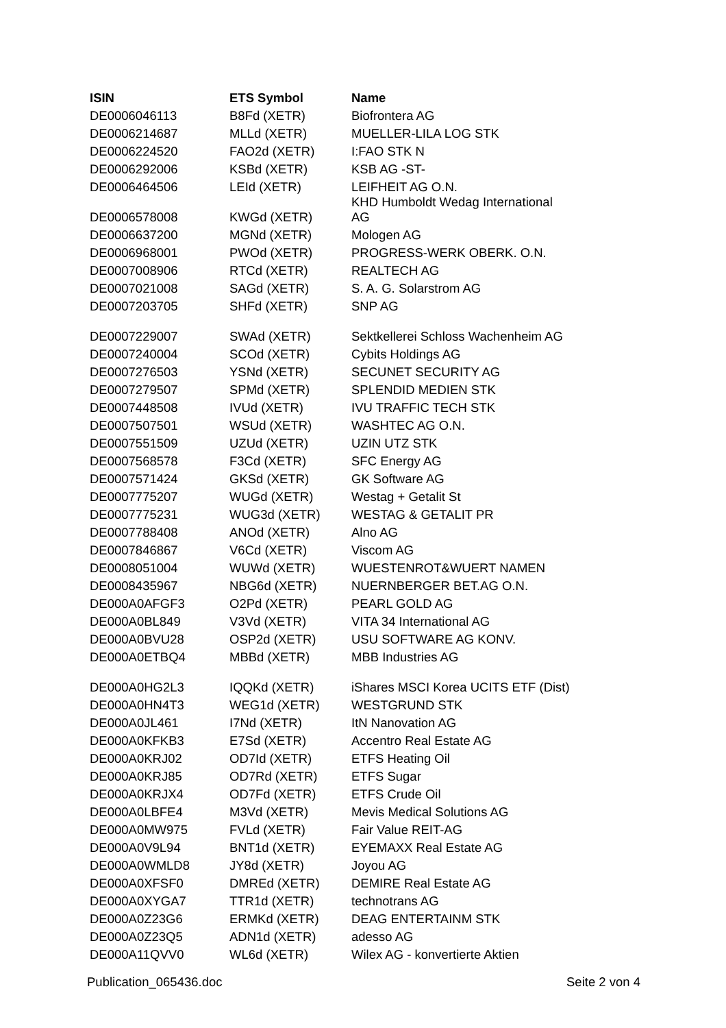| ISIN | ETS Symbol | Name |
| --- | --- | --- |
| DE0006046113 | B8Fd (XETR) | Biofrontera AG |
| DE0006214687 | MLLd (XETR) | MUELLER-LILA LOG STK |
| DE0006224520 | FAO2d (XETR) | I:FAO STK N |
| DE0006292006 | KSBd (XETR) | KSB AG -ST- |
| DE0006464506 | LEId (XETR) | LEIFHEIT AG O.N. |
| DE0006578008 | KWGd (XETR) | KHD Humboldt Wedag International AG |
| DE0006637200 | MGNd (XETR) | Mologen AG |
| DE0006968001 | PWOd (XETR) | PROGRESS-WERK OBERK. O.N. |
| DE0007008906 | RTCd (XETR) | REALTECH AG |
| DE0007021008 | SAGd (XETR) | S. A. G. Solarstrom AG |
| DE0007203705 | SHFd (XETR) | SNP AG |
| DE0007229007 | SWAd (XETR) | Sektkellerei Schloss Wachenheim AG |
| DE0007240004 | SCOd (XETR) | Cybits Holdings AG |
| DE0007276503 | YSNd (XETR) | SECUNET SECURITY AG |
| DE0007279507 | SPMd (XETR) | SPLENDID MEDIEN STK |
| DE0007448508 | IVUd (XETR) | IVU TRAFFIC TECH STK |
| DE0007507501 | WSUd (XETR) | WASHTEC AG O.N. |
| DE0007551509 | UZUd (XETR) | UZIN UTZ STK |
| DE0007568578 | F3Cd (XETR) | SFC Energy AG |
| DE0007571424 | GKSd (XETR) | GK Software AG |
| DE0007775207 | WUGd (XETR) | Westag + Getalit St |
| DE0007775231 | WUG3d (XETR) | WESTAG & GETALIT PR |
| DE0007788408 | ANOd (XETR) | Alno AG |
| DE0007846867 | V6Cd (XETR) | Viscom AG |
| DE0008051004 | WUWd (XETR) | WUESTENROT&WUERT NAMEN |
| DE0008435967 | NBG6d (XETR) | NUERNBERGER BET.AG O.N. |
| DE000A0AFGF3 | O2Pd (XETR) | PEARL GOLD AG |
| DE000A0BL849 | V3Vd (XETR) | VITA 34 International AG |
| DE000A0BVU28 | OSP2d (XETR) | USU SOFTWARE AG KONV. |
| DE000A0ETBQ4 | MBBd (XETR) | MBB Industries AG |
| DE000A0HG2L3 | IQQKd (XETR) | iShares MSCI Korea UCITS ETF (Dist) |
| DE000A0HN4T3 | WEG1d (XETR) | WESTGRUND STK |
| DE000A0JL461 | I7Nd (XETR) | ItN Nanovation AG |
| DE000A0KFKB3 | E7Sd (XETR) | Accentro Real Estate AG |
| DE000A0KRJ02 | OD7Id (XETR) | ETFS Heating Oil |
| DE000A0KRJ85 | OD7Rd (XETR) | ETFS Sugar |
| DE000A0KRJX4 | OD7Fd (XETR) | ETFS Crude Oil |
| DE000A0LBFE4 | M3Vd (XETR) | Mevis Medical Solutions AG |
| DE000A0MW975 | FVLd (XETR) | Fair Value REIT-AG |
| DE000A0V9L94 | BNT1d (XETR) | EYEMAXX Real Estate AG |
| DE000A0WMLD8 | JY8d (XETR) | Joyou AG |
| DE000A0XFSF0 | DMREd (XETR) | DEMIRE Real Estate AG |
| DE000A0XYGA7 | TTR1d (XETR) | technotrans AG |
| DE000A0Z23G6 | ERMKd (XETR) | DEAG ENTERTAINM STK |
| DE000A0Z23Q5 | ADN1d (XETR) | adesso AG |
| DE000A11QVV0 | WL6d (XETR) | Wilex AG - konvertierte Aktien |
Publication_065436.doc Seite 2 von 4